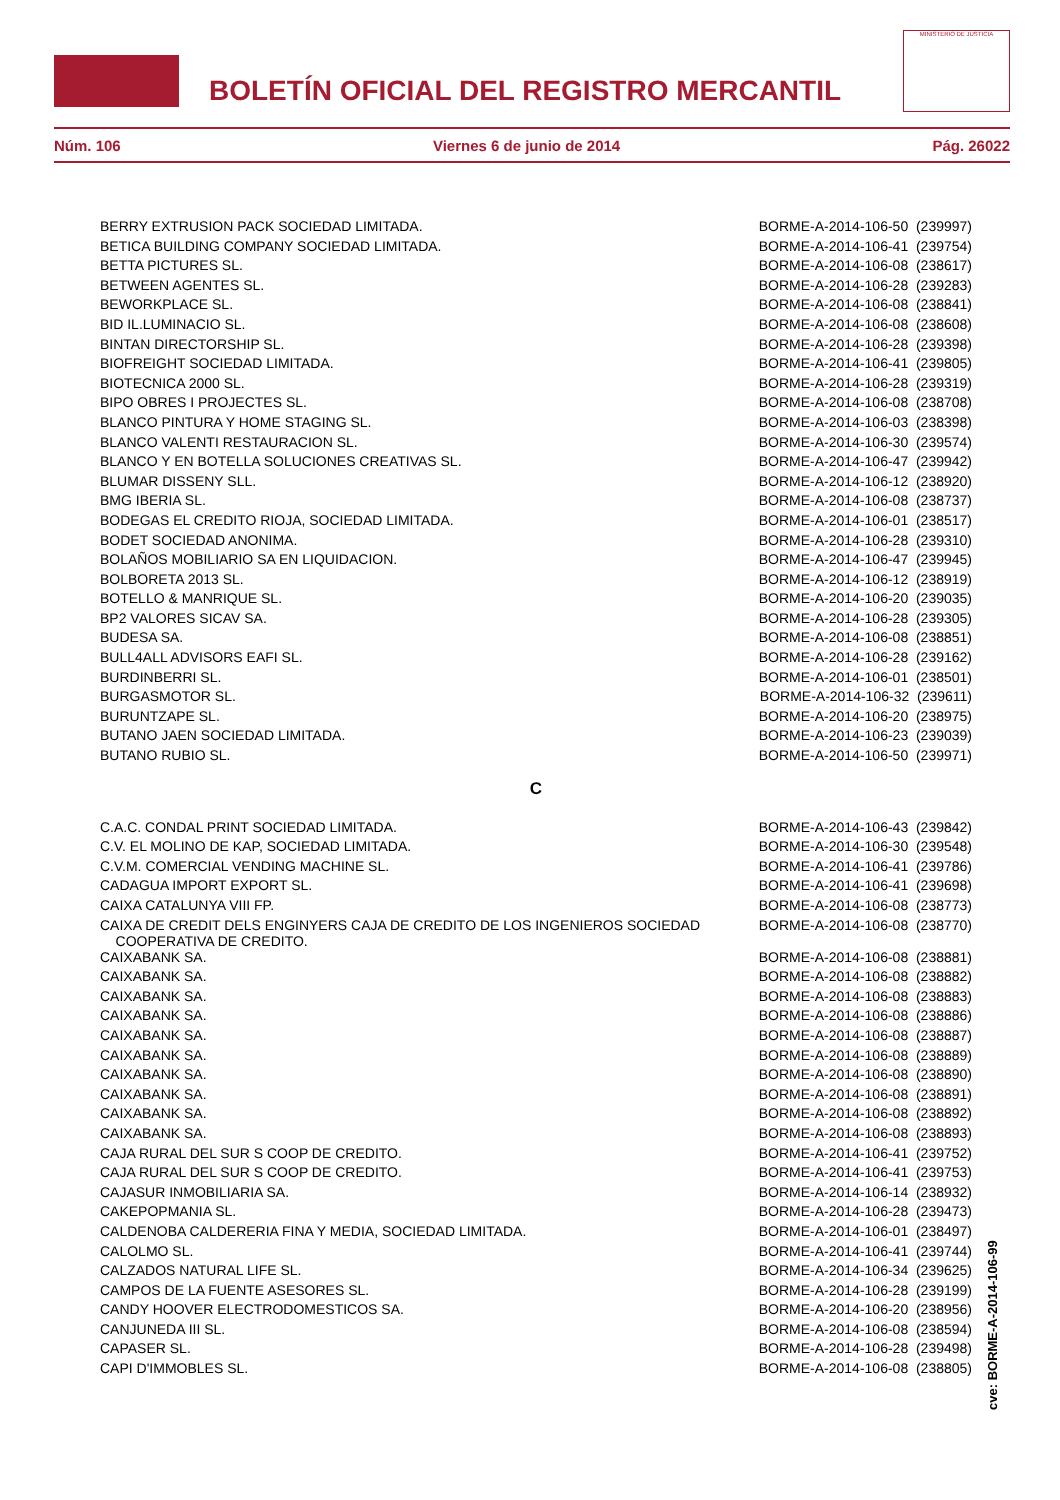BOLETÍN OFICIAL DEL REGISTRO MERCANTIL
MINISTERIO DE JUSTICIA
Núm. 106 Viernes 6 de junio de 2014 Pág. 26022
| BERRY EXTRUSION PACK SOCIEDAD LIMITADA. | BORME-A-2014-106-50 (239997) |
| BETICA BUILDING COMPANY SOCIEDAD LIMITADA. | BORME-A-2014-106-41 (239754) |
| BETTA PICTURES SL. | BORME-A-2014-106-08 (238617) |
| BETWEEN AGENTES SL. | BORME-A-2014-106-28 (239283) |
| BEWORKPLACE SL. | BORME-A-2014-106-08 (238841) |
| BID IL.LUMINACIO SL. | BORME-A-2014-106-08 (238608) |
| BINTAN DIRECTORSHIP SL. | BORME-A-2014-106-28 (239398) |
| BIOFREIGHT SOCIEDAD LIMITADA. | BORME-A-2014-106-41 (239805) |
| BIOTECNICA 2000 SL. | BORME-A-2014-106-28 (239319) |
| BIPO OBRES I PROJECTES SL. | BORME-A-2014-106-08 (238708) |
| BLANCO PINTURA Y HOME STAGING SL. | BORME-A-2014-106-03 (238398) |
| BLANCO VALENTI RESTAURACION SL. | BORME-A-2014-106-30 (239574) |
| BLANCO Y EN BOTELLA SOLUCIONES CREATIVAS SL. | BORME-A-2014-106-47 (239942) |
| BLUMAR DISSENY SLL. | BORME-A-2014-106-12 (238920) |
| BMG IBERIA SL. | BORME-A-2014-106-08 (238737) |
| BODEGAS EL CREDITO RIOJA, SOCIEDAD LIMITADA. | BORME-A-2014-106-01 (238517) |
| BODET SOCIEDAD ANONIMA. | BORME-A-2014-106-28 (239310) |
| BOLAÑOS MOBILIARIO SA EN LIQUIDACION. | BORME-A-2014-106-47 (239945) |
| BOLBORETA 2013 SL. | BORME-A-2014-106-12 (238919) |
| BOTELLO & MANRIQUE SL. | BORME-A-2014-106-20 (239035) |
| BP2 VALORES SICAV SA. | BORME-A-2014-106-28 (239305) |
| BUDESA SA. | BORME-A-2014-106-08 (238851) |
| BULL4ALL ADVISORS EAFI SL. | BORME-A-2014-106-28 (239162) |
| BURDINBERRI SL. | BORME-A-2014-106-01 (238501) |
| BURGASMOTOR SL. | BORME-A-2014-106-32 (239611) |
| BURUNTZAPE SL. | BORME-A-2014-106-20 (238975) |
| BUTANO JAEN SOCIEDAD LIMITADA. | BORME-A-2014-106-23 (239039) |
| BUTANO RUBIO SL. | BORME-A-2014-106-50 (239971) |
| C | |
| C.A.C. CONDAL PRINT SOCIEDAD LIMITADA. | BORME-A-2014-106-43 (239842) |
| C.V. EL MOLINO DE KAP, SOCIEDAD LIMITADA. | BORME-A-2014-106-30 (239548) |
| C.V.M. COMERCIAL VENDING MACHINE SL. | BORME-A-2014-106-41 (239786) |
| CADAGUA IMPORT EXPORT SL. | BORME-A-2014-106-41 (239698) |
| CAIXA CATALUNYA VIII FP. | BORME-A-2014-106-08 (238773) |
| CAIXA DE CREDIT DELS ENGINYERS CAJA DE CREDITO DE LOS INGENIEROS SOCIEDAD COOPERATIVA DE CREDITO. | BORME-A-2014-106-08 (238770) |
| CAIXABANK SA. | BORME-A-2014-106-08 (238881) |
| CAIXABANK SA. | BORME-A-2014-106-08 (238882) |
| CAIXABANK SA. | BORME-A-2014-106-08 (238883) |
| CAIXABANK SA. | BORME-A-2014-106-08 (238886) |
| CAIXABANK SA. | BORME-A-2014-106-08 (238887) |
| CAIXABANK SA. | BORME-A-2014-106-08 (238889) |
| CAIXABANK SA. | BORME-A-2014-106-08 (238890) |
| CAIXABANK SA. | BORME-A-2014-106-08 (238891) |
| CAIXABANK SA. | BORME-A-2014-106-08 (238892) |
| CAIXABANK SA. | BORME-A-2014-106-08 (238893) |
| CAJA RURAL DEL SUR S COOP DE CREDITO. | BORME-A-2014-106-41 (239752) |
| CAJA RURAL DEL SUR S COOP DE CREDITO. | BORME-A-2014-106-41 (239753) |
| CAJASUR INMOBILIARIA SA. | BORME-A-2014-106-14 (238932) |
| CAKEPOPMANIA SL. | BORME-A-2014-106-28 (239473) |
| CALDENOBA CALDERERIA FINA Y MEDIA, SOCIEDAD LIMITADA. | BORME-A-2014-106-01 (238497) |
| CALOLMO SL. | BORME-A-2014-106-41 (239744) |
| CALZADOS NATURAL LIFE SL. | BORME-A-2014-106-34 (239625) |
| CAMPOS DE LA FUENTE ASESORES SL. | BORME-A-2014-106-28 (239199) |
| CANDY HOOVER ELECTRODOMESTICOS SA. | BORME-A-2014-106-20 (238956) |
| CANJUNEDA III SL. | BORME-A-2014-106-08 (238594) |
| CAPASER SL. | BORME-A-2014-106-28 (239498) |
| CAPI D'IMMOBLES SL. | BORME-A-2014-106-08 (238805) |
cve: BORME-A-2014-106-99